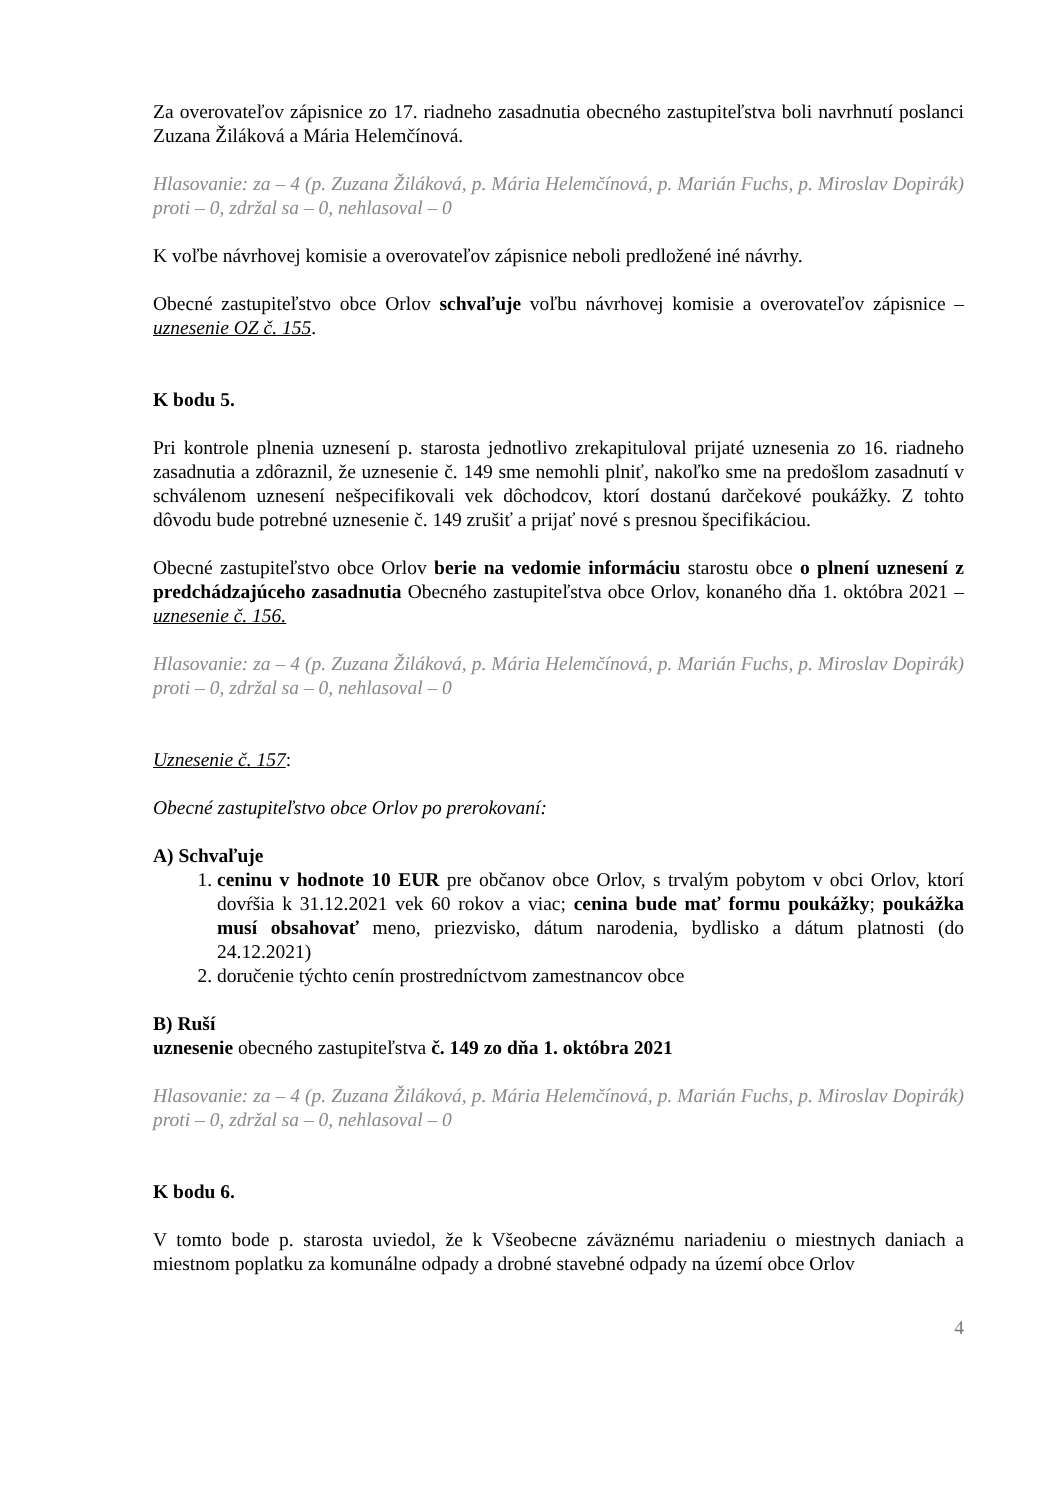Za overovateľov zápisnice zo 17. riadneho zasadnutia obecného zastupiteľstva boli navrhnutí poslanci Zuzana Žiláková a Mária Helemčínová.
Hlasovanie: za – 4 (p. Zuzana Žiláková, p. Mária Helemčínová, p. Marián Fuchs, p. Miroslav Dopirák) proti – 0, zdržal sa – 0, nehlasoval – 0
K voľbe návrhovej komisie a overovateľov zápisnice neboli predložené iné návrhy.
Obecné zastupiteľstvo obce Orlov schvaľuje voľbu návrhovej komisie a overovateľov zápisnice – uznesenie OZ č. 155.
K bodu 5.
Pri kontrole plnenia uznesení p. starosta jednotlivo zrekapituloval prijaté uznesenia zo 16. riadneho zasadnutia a zdôraznil, že uznesenie č. 149 sme nemohli plniť, nakoľko sme na predošlom zasadnutí v schválenom uznesení nešpecifikovali vek dôchodcov, ktorí dostanú darčekové poukážky. Z tohto dôvodu bude potrebné uznesenie č. 149 zrušiť a prijať nové s presnou špecifikáciou.
Obecné zastupiteľstvo obce Orlov berie na vedomie informáciu starostu obce o plnení uznesení z predchádzajúceho zasadnutia Obecného zastupiteľstva obce Orlov, konaného dňa 1. októbra 2021 – uznesenie č. 156.
Hlasovanie: za – 4 (p. Zuzana Žiláková, p. Mária Helemčínová, p. Marián Fuchs, p. Miroslav Dopirák) proti – 0, zdržal sa – 0, nehlasoval – 0
Uznesenie č. 157:
Obecné zastupiteľstvo obce Orlov po prerokovaní:
A) Schvaľuje
1. ceninu v hodnote 10 EUR pre občanov obce Orlov, s trvalým pobytom v obci Orlov, ktorí dovŕšia k 31.12.2021 vek 60 rokov a viac; cenina bude mať formu poukážky; poukážka musí obsahovať meno, priezvisko, dátum narodenia, bydlisko a dátum platnosti (do 24.12.2021)
2. doručenie týchto cenín prostredníctvom zamestnancov obce
B) Ruší
uznesenie obecného zastupiteľstva č. 149 zo dňa 1. októbra 2021
Hlasovanie: za – 4 (p. Zuzana Žiláková, p. Mária Helemčínová, p. Marián Fuchs, p. Miroslav Dopirák) proti – 0, zdržal sa – 0, nehlasoval – 0
K bodu 6.
V tomto bode p. starosta uviedol, že k Všeobecne záväznému nariadeniu o miestnych daniach a miestnom poplatku za komunálne odpady a drobné stavebné odpady na území obce Orlov
4